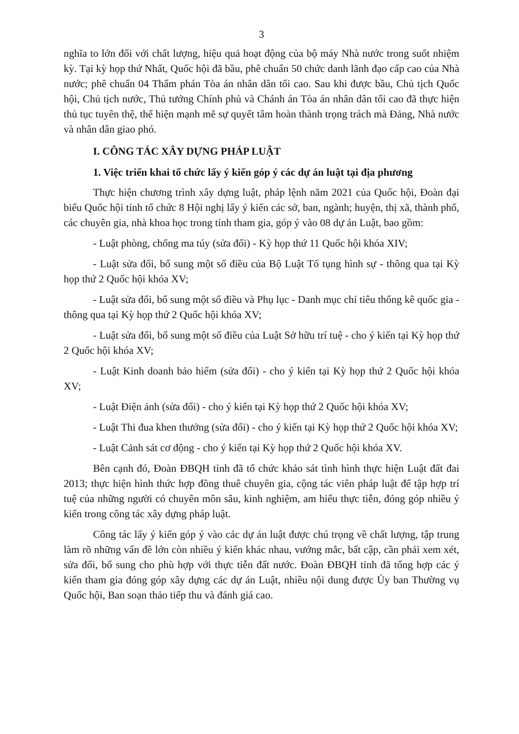3
nghĩa to lớn đối với chất lượng, hiệu quả hoạt động của bộ máy Nhà nước trong suốt nhiệm kỳ. Tại kỳ họp thứ Nhất, Quốc hội đã bầu, phê chuẩn 50 chức danh lãnh đạo cấp cao của Nhà nước; phê chuẩn 04 Thẩm phán Tòa án nhân dân tối cao. Sau khi được bầu, Chủ tịch Quốc hội, Chủ tịch nước, Thủ tướng Chính phủ và Chánh án Tòa án nhân dân tối cao đã thực hiện thủ tục tuyên thệ, thể hiện mạnh mẽ sự quyết tâm hoàn thành trọng trách mà Đảng, Nhà nước và nhân dân giao phó.
I. CÔNG TÁC XÂY DỰNG PHÁP LUẬT
1. Việc triển khai tổ chức lấy ý kiến góp ý các dự án luật tại địa phương
Thực hiện chương trình xây dựng luật, pháp lệnh năm 2021 của Quốc hội, Đoàn đại biểu Quốc hội tỉnh tổ chức 8 Hội nghị lấy ý kiến các sở, ban, ngành; huyện, thị xã, thành phố, các chuyên gia, nhà khoa học trong tỉnh tham gia, góp ý vào 08 dự án Luật, bao gồm:
- Luật phòng, chống ma túy (sửa đổi) - Kỳ họp thứ 11 Quốc hội khóa XIV;
- Luật sửa đổi, bổ sung một số điều của Bộ Luật Tố tụng hình sự - thông qua tại Kỳ họp thứ 2 Quốc hội khóa XV;
- Luật sửa đổi, bổ sung một số điều và Phụ lục - Danh mục chỉ tiêu thống kê quốc gia - thông qua tại Kỳ họp thứ 2 Quốc hội khóa XV;
- Luật sửa đổi, bổ sung một số điều của Luật Sở hữu trí tuệ - cho ý kiến tại Kỳ họp thứ 2 Quốc hội khóa XV;
- Luật Kinh doanh bảo hiểm (sửa đổi) - cho ý kiến tại Kỳ họp thứ 2 Quốc hội khóa XV;
- Luật Điện ảnh (sửa đổi) - cho ý kiến tại Kỳ họp thứ 2 Quốc hội khóa XV;
- Luật Thi đua khen thưởng (sửa đổi) - cho ý kiến tại Kỳ họp thứ 2 Quốc hội khóa XV;
- Luật Cảnh sát cơ động - cho ý kiến tại Kỳ họp thứ 2 Quốc hội khóa XV.
Bên cạnh đó, Đoàn ĐBQH tỉnh đã tổ chức khảo sát tình hình thực hiện Luật đất đai 2013; thực hiện hình thức hợp đồng thuê chuyên gia, cộng tác viên pháp luật để tập hợp trí tuệ của những người có chuyên môn sâu, kinh nghiệm, am hiểu thực tiễn, đóng góp nhiều ý kiến trong công tác xây dựng pháp luật.
Công tác lấy ý kiến góp ý vào các dự án luật được chú trọng về chất lượng, tập trung làm rõ những vấn đề lớn còn nhiều ý kiến khác nhau, vướng mắc, bất cập, cần phải xem xét, sửa đổi, bổ sung cho phù hợp với thực tiễn đất nước. Đoàn ĐBQH tỉnh đã tổng hợp các ý kiến tham gia đóng góp xây dựng các dự án Luật, nhiều nội dung được Ủy ban Thường vụ Quốc hội, Ban soạn thảo tiếp thu và đánh giá cao.